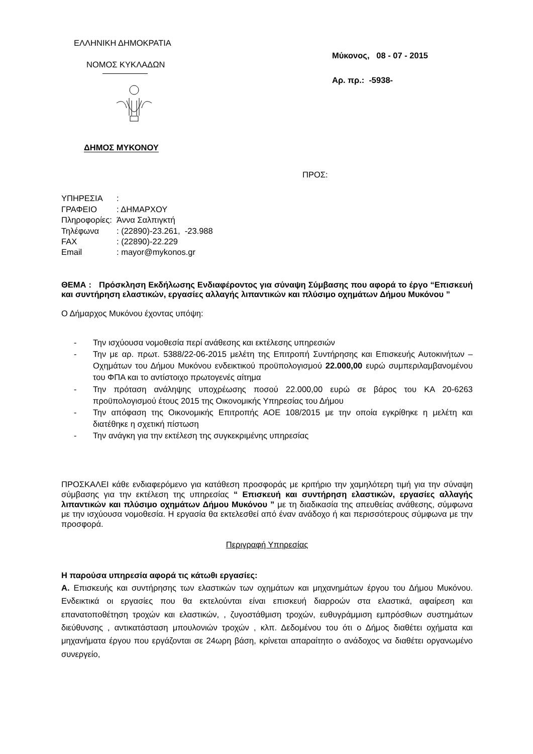ΕΛΛΗΝΙΚΗ ΔΗΜΟΚΡΑΤΙΑ
ΝΟΜΟΣ ΚΥΚΛΑΔΩΝ
ΔΗΜΟΣ ΜΥΚΟΝΟΥ
Μύκονος, 08 - 07 - 2015
Αρ. πρ.: -5938-
ΠΡΟΣ:
| ΥΠΗΡΕΣΙΑ | : |
| ΓΡΑΦΕΙΟ | : ΔΗΜΑΡΧΟΥ |
| Πληροφορίες: | Άννα Σαλπιγκτή |
| Τηλέφωνα | : (22890)-23.261, -23.988 |
| FAX | : (22890)-22.229 |
| Email | : mayor@mykonos.gr |
ΘΕΜΑ : Πρόσκληση Εκδήλωσης Ενδιαφέροντος για σύναψη Σύμβασης που αφορά το έργο “Επισκευή και συντήρηση ελαστικών, εργασίες αλλαγής λιπαντικών και πλύσιμο οχημάτων Δήμου Μυκόνου ”
Ο Δήμαρχος Μυκόνου έχοντας υπόψη:
- Την ισχύουσα νομοθεσία περί ανάθεσης και εκτέλεσης υπηρεσιών
- Την με αρ. πρωτ. 5388/22-06-2015 μελέτη της Επιτροπή Συντήρησης και Επισκευής Αυτοκινήτων – Οχημάτων του Δήμου Μυκόνου ενδεικτικού προϋπολογισμού 22.000,00 ευρώ συμπεριλαμβανομένου του ΦΠΑ και το αντίστοιχο πρωτογενές αίτημα
- Την πρόταση ανάληψης υποχρέωσης ποσού 22.000,00 ευρώ σε βάρος του ΚΑ 20-6263 προϋπολογισμού έτους 2015 της Οικονομικής Υπηρεσίας του Δήμου
- Την απόφαση της Οικονομικής Επιτροπής ΑΟΕ 108/2015 με την οποία εγκρίθηκε η μελέτη και διατέθηκε η σχετική πίστωση
- Την ανάγκη για την εκτέλεση της συγκεκριμένης υπηρεσίας
ΠΡΟΣΚΑΛΕΙ κάθε ενδιαφερόμενο για κατάθεση προσφοράς με κριτήριο την χαμηλότερη τιμή για την σύναψη σύμβασης για την εκτέλεση της υπηρεσίας “ Επισκευή και συντήρηση ελαστικών, εργασίες αλλαγής λιπαντικών και πλύσιμο οχημάτων Δήμου Μυκόνου ” με τη διαδικασία της απευθείας ανάθεσης, σύμφωνα με την ισχύουσα νομοθεσία. Η εργασία θα εκτελεσθεί από έναν ανάδοχο ή και περισσότερους σύμφωνα με την προσφορά.
Περιγραφή Υπηρεσίας
Η παρούσα υπηρεσία αφορά τις κάτωθι εργασίες:
Α. Επισκευής και συντήρησης των ελαστικών των οχημάτων και μηχανημάτων έργου του Δήμου Μυκόνου. Ενδεικτικά οι εργασίες που θα εκτελούνται είναι επισκευή διαρροών στα ελαστικά, αφαίρεση και επανατοποθέτηση τροχών και ελαστικών, , ζυγοστάθμιση τροχών, ευθυγράμμιση εμπρόσθιων συστημάτων διεύθυνσης , αντικατάσταση μπουλονιών τροχών , κλπ. Δεδομένου του ότι ο Δήμος διαθέτει οχήματα και μηχανήματα έργου που εργάζονται σε 24ωρη βάση, κρίνεται απαραίτητο ο ανάδοχος να διαθέτει οργανωμένο συνεργείο,